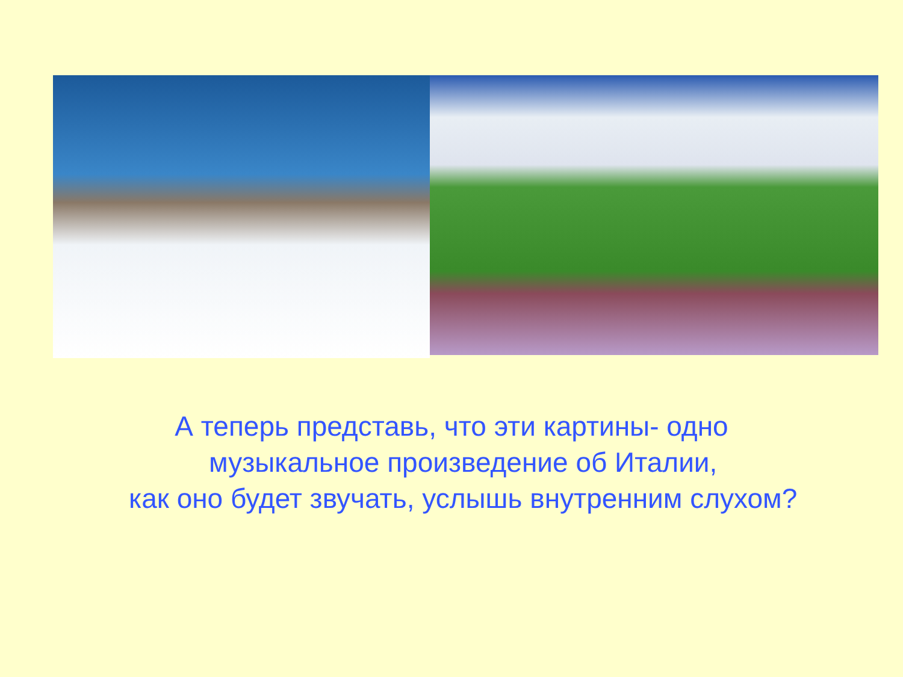А теперь представь, что эти картины- одно
музыкальное произведение об Италии,
как оно будет звучать, услышь внутренним слухом?